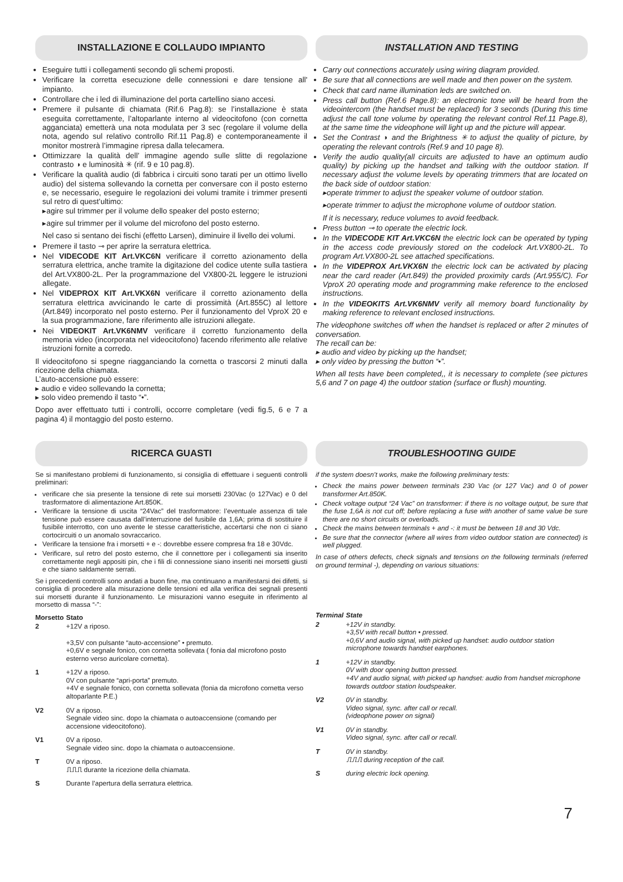INSTALLAZIONE E COLLAUDO IMPIANTO
Eseguire tutti i collegamenti secondo gli schemi proposti.
Verificare la corretta esecuzione delle connessioni e dare tensione all' impianto.
Controllare che i led di illuminazione del porta cartellino siano accesi.
Premere il pulsante di chiamata (Rif.6 Pag.8): se l’installazione è stata eseguita correttamente, l’altoparlante interno al videocitofono (con cornetta agganciata) emetterà una nota modulata per 3 sec (regolare il volume della nota, agendo sul relativo controllo Rif.11 Pag.8) e contemporaneamente il monitor mostrerà l’immagine ripresa dalla telecamera.
Ottimizzare la qualità dell’ immagine agendo sulle slitte di regolazione contrasto ◑ e luminosità ✳ (rif. 9 e 10 pag.8).
Verificare la qualità audio (di fabbrica i circuiti sono tarati per un ottimo livello audio) del sistema sollevando la cornetta per conversare con il posto esterno e, se necessario, eseguire le regolazioni dei volumi tramite i trimmer presenti sul retro di quest’ultimo:
▸agire sul trimmer per il volume dello speaker del posto esterno;
▸agire sul trimmer per il volume del microfono del posto esterno.
Nel caso si sentano dei fischi (effetto Larsen), diminuire il livello dei volumi.
Premere il tasto ⊸ per aprire la serratura elettrica.
Nel VIDECODE KIT Art.VKC6N verificare il corretto azionamento della serratura elettrica, anche tramite la digitazione del codice utente sulla tastiera del Art.VX800-2L. Per la programmazione del VX800-2L leggere le istruzioni allegate.
Nel VIDEPROX KIT Art.VKX6N verificare il corretto azionamento della serratura elettrica avvicinando le carte di prossimità (Art.855C) al lettore (Art.849) incorporato nel posto esterno. Per il funzionamento del VproX 20 e la sua programmazione, fare riferimento alle istruzioni allegate.
Nei VIDEOKIT Art.VK6NMV verificare il corretto funzionamento della memoria video (incorporata nel videocitofono) facendo riferimento alle relative istruzioni fornite a corredo.
Il videocitofono si spegne riagganciando la cornetta o trascorsi 2 minuti dalla ricezione della chiamata.
L’auto-accensione può essere:
▸ audio e video sollevando la cornetta;
▸ solo video premendo il tasto “•”.
Dopo aver effettuato tutti i controlli, occorre completare (vedi fig.5, 6 e 7 a pagina 4) il montaggio del posto esterno.
INSTALLATION AND TESTING
Carry out connections accurately using wiring diagram provided.
Be sure that all connections are well made and then power on the system.
Check that card name illumination leds are switched on.
Press call button (Ref.6 Page.8): an electronic tone will be heard from the videointercom (the handset must be replaced) for 3 seconds (During this time adjust the call tone volume by operating the relevant control Ref.11 Page.8), at the same time the videophone will light up and the picture will appear.
Set the Contrast ◑ and the Brightness ✳ to adjust the quality of picture, by operating the relevant controls (Ref.9 and 10 page 8).
Verify the audio quality(all circuits are adjusted to have an optimum audio quality) by picking up the handset and talking with the outdoor station. If necessary adjust the volume levels by operating trimmers that are located on the back side of outdoor station:
▸operate trimmer to adjust the speaker volume of outdoor station.
▸operate trimmer to adjust the microphone volume of outdoor station.
If it is necessary, reduce volumes to avoid feedback.
Press button ⊸ to operate the electric lock.
In the VIDECODE KIT Art.VKC6N the electric lock can be operated by typing in the access code previously stored on the codelock Art.VX800-2L. To program Art.VX800-2L see attached specifications.
In the VIDEPROX Art.VKX6N the electric lock can be activated by placing near the card reader (Art.849) the provided proximity cards (Art.955/C). For VproX 20 operating mode and programming make reference to the enclosed instructions.
In the VIDEOKITS Art.VK6NMV verify all memory board functionality by making reference to relevant enclosed instructions.
The videophone switches off when the handset is replaced or after 2 minutes of conversation.
The recall can be:
▸ audio and video by picking up the handset;
▸ only video by pressing the button “•”.
When all tests have been completed,, it is necessary to complete (see pictures 5,6 and 7 on page 4) the outdoor station (surface or flush) mounting.
RICERCA GUASTI
Se si manifestano problemi di funzionamento, si consiglia di effettuare i seguenti controlli preliminari:
verificare che sia presente la tensione di rete sui morsetti 230Vac (o 127Vac) e 0 del trasformatore di alimentazione Art.850K.
Verificare la tensione di uscita “24Vac” del trasformatore: l’eventuale assenza di tale tensione può essere causata dall’interruzione del fusibile da 1,6A; prima di sostituire il fusibile interrotto, con uno avente le stesse caratteristiche, accertarsi che non ci siano cortocircuiti o un anomalo sovraccarico.
Verificare la tensione fra i morsetti + e -: dovrebbe essere compresa fra 18 e 30Vdc.
Verificare, sul retro del posto esterno, che il connettore per i collegamenti sia inserito correttamente negli appositi pin, che i fili di connessione siano inseriti nei morsetti giusti e che siano saldamente serrati.
Se i precedenti controlli sono andati a buon fine, ma continuano a manifestarsi dei difetti, si consiglia di procedere alla misurazione delle tensioni ed alla verifica dei segnali presenti sui morsetti durante il funzionamento. Le misurazioni vanno eseguite in riferimento al morsetto di massa “-”:
| Morsetto | Stato |
| --- | --- |
| 2 | +12V a riposo. +3,5V con pulsante “auto-accensione” • premuto. +0,6V e segnale fonico, con cornetta sollevata ( fonia dal microfono posto esterno verso auricolare cornetta). |
| 1 | +12V a riposo. 0V con pulsante “apri-porta” premuto. +4V e segnale fonico, con cornetta sollevata (fonia da microfono cornetta verso altoparlante P.E.) |
| V2 | 0V a riposo. Segnale video sinc. dopo la chiamata o autoaccensione (comando per accensione videocitofono). |
| V1 | 0V a riposo. Segnale video sinc. dopo la chiamata o autoaccensione. |
| T | 0V a riposo. ⎍⎍⎍ durante la ricezione della chiamata. |
| S | Durante l’apertura della serratura elettrica. |
TROUBLESHOOTING GUIDE
if the system doesn’t works, make the following preliminary tests:
Check the mains power between terminals 230 Vac (or 127 Vac) and 0 of power transformer Art.850K.
Check voltage output “24 Vac” on transformer: if there is no voltage output, be sure that the fuse 1,6A is not cut off; before replacing a fuse with another of same value be sure there are no short circuits or overloads.
Check the mains between terminals + and -: it must be between 18 and 30 Vdc.
Be sure that the connector (where all wires from video outdoor station are connected) is well plugged.
In case of others defects, check signals and tensions on the following terminals (referred on ground terminal -), depending on various situations:
| Terminal | State |
| --- | --- |
| 2 | +12V in standby. +3,5V with recall button • pressed. +0,6V and audio signal, with picked up handset: audio outdoor station microphone towards handset earphones. |
| 1 | +12V in standby. 0V with door opening button pressed. +4V and audio signal, with picked up handset: audio from handset microphone towards outdoor station loudspeaker. |
| V2 | 0V in standby. Video signal, sync. after call or recall. (videophone power on signal) |
| V1 | 0V in standby. Video signal, sync. after call or recall. |
| T | 0V in standby. ⎍⎍⎍ during reception of the call. |
| S | during electric lock opening. |
7